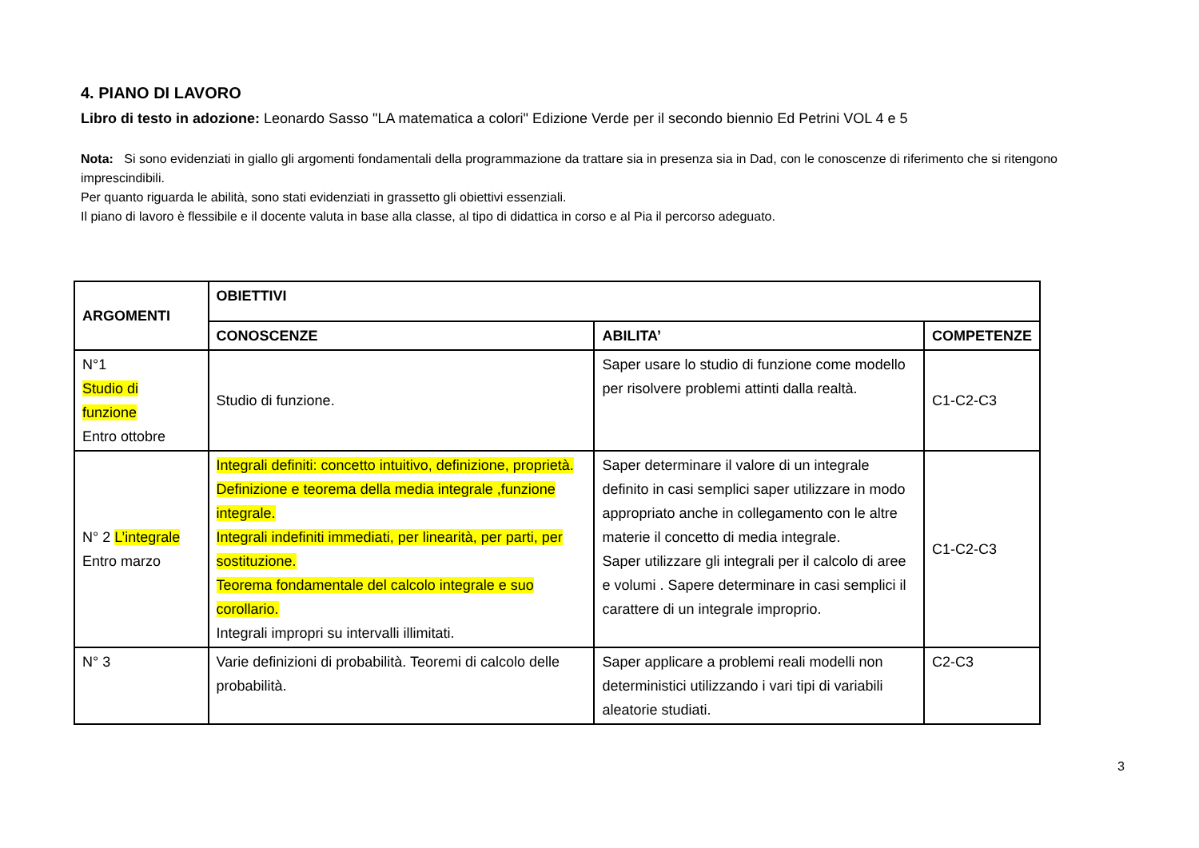4. PIANO DI LAVORO
Libro di testo in adozione: Leonardo Sasso "LA matematica a colori" Edizione Verde per il secondo biennio Ed Petrini VOL 4 e 5
Nota: Si sono evidenziati in giallo gli argomenti fondamentali della programmazione da trattare sia in presenza sia in Dad, con le conoscenze di riferimento che si ritengono imprescindibili.
Per quanto riguarda le abilità, sono stati evidenziati in grassetto gli obiettivi essenziali.
Il piano di lavoro è flessibile e il docente valuta in base alla classe, al tipo di didattica in corso e al Pia il percorso adeguato.
| ARGOMENTI | OBIETTIVI | | |
| --- | --- | --- | --- |
| | CONOSCENZE | ABILITA’ | COMPETENZE |
| N°1 Studio di funzione Entro ottobre | Studio di funzione. | Saper usare lo studio di funzione come modello per risolvere problemi attinti dalla realtà. | C1-C2-C3 |
| N° 2 L’integrale Entro marzo | Integrali definiti: concetto intuitivo, definizione, proprietà. Definizione e teorema della media integrale ,funzione integrale. Integrali indefiniti immediati, per linearità, per parti, per sostituzione. Teorema fondamentale del calcolo integrale e suo corollario. Integrali impropri su intervalli illimitati. | Saper determinare il valore di un integrale definito in casi semplici saper utilizzare in modo appropriato anche in collegamento con le altre materie il concetto di media integrale. Saper utilizzare gli integrali per il calcolo di aree e volumi . Sapere determinare in casi semplici il carattere di un integrale improprio. | C1-C2-C3 |
| N° 3 | Varie definizioni di probabilità. Teoremi di calcolo delle probabilità. | Saper applicare a problemi reali modelli non deterministici utilizzando i vari tipi di variabili aleatorie studiati. | C2-C3 |
3